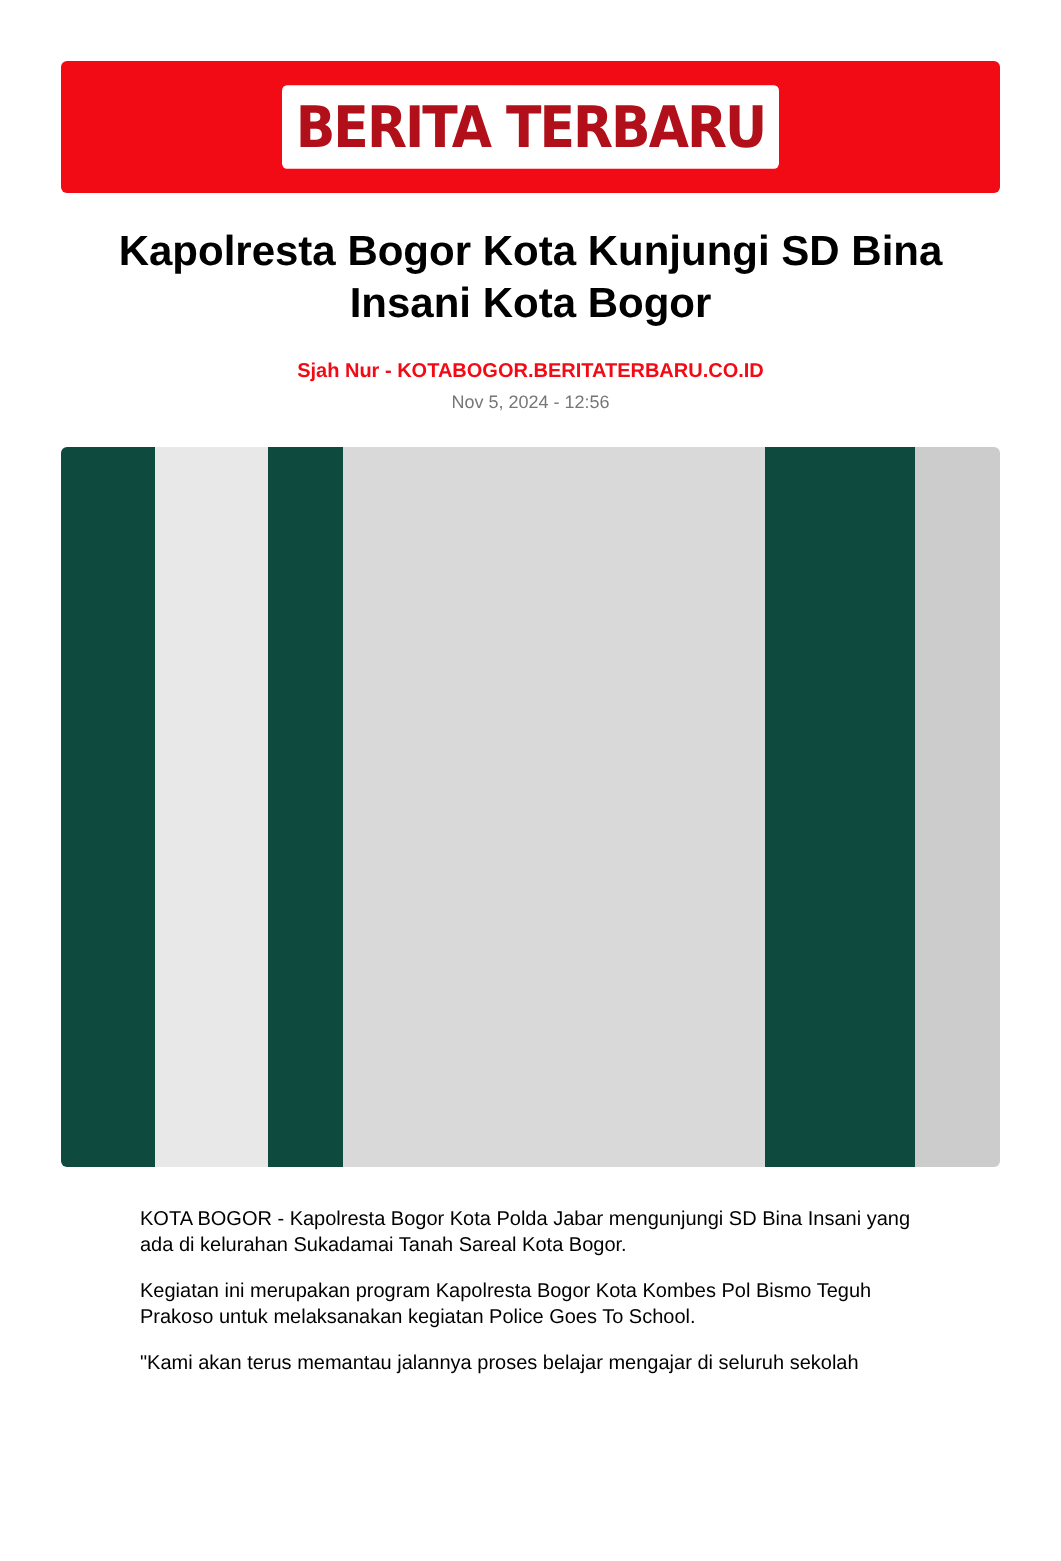BERITA TERBARU
Kapolresta Bogor Kota Kunjungi SD Bina Insani Kota Bogor
Sjah Nur - KOTABOGOR.BERITATERBARU.CO.ID
Nov 5, 2024 - 12:56
KOTA BOGOR - Kapolresta Bogor Kota Polda Jabar mengunjungi SD Bina Insani yang ada di kelurahan Sukadamai Tanah Sareal Kota Bogor.
Kegiatan ini merupakan program Kapolresta Bogor Kota Kombes Pol Bismo Teguh Prakoso untuk melaksanakan kegiatan Police Goes To School.
"Kami akan terus memantau jalannya proses belajar mengajar di seluruh sekolah